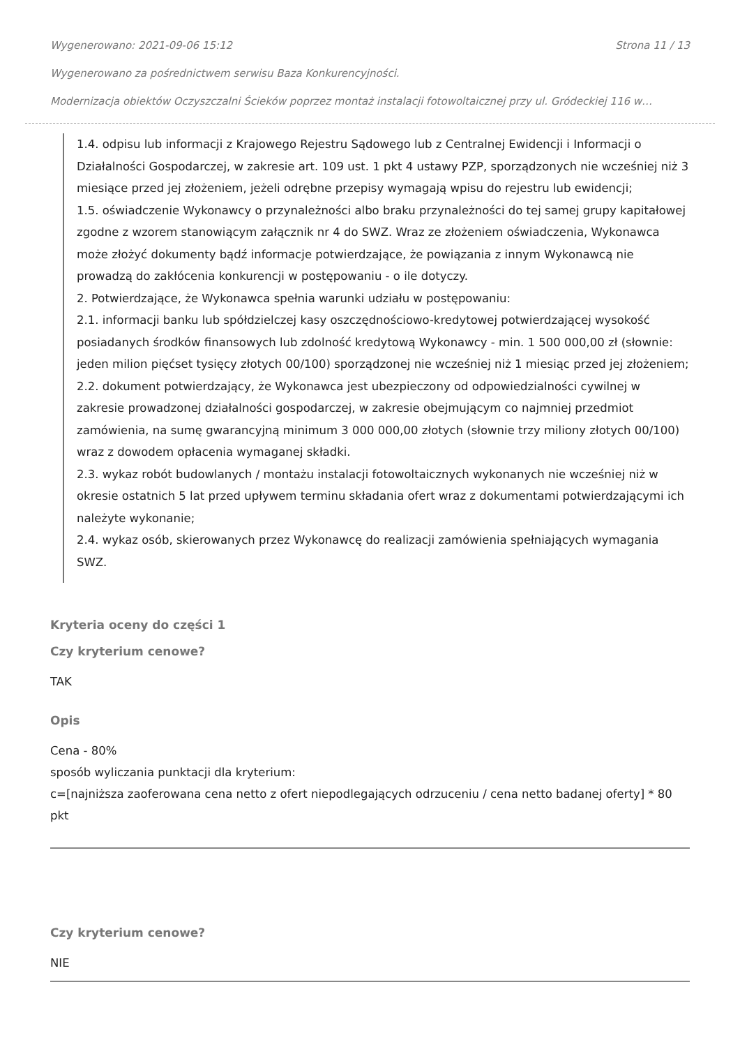Wygenerowano: 2021-09-06 15:12 Strona 11 / 13
Wygenerowano za pośrednictwem serwisu Baza Konkurencyjności.
Modernizacja obiektów Oczyszczalni Ścieków poprzez montaż instalacji fotowoltaicznej przy ul. Gródeckiej 116 w…
1.4. odpisu lub informacji z Krajowego Rejestru Sądowego lub z Centralnej Ewidencji i Informacji o Działalności Gospodarczej, w zakresie art. 109 ust. 1 pkt 4 ustawy PZP, sporządzonych nie wcześniej niż 3 miesiące przed jej złożeniem, jeżeli odrębne przepisy wymagają wpisu do rejestru lub ewidencji;
1.5. oświadczenie Wykonawcy o przynależności albo braku przynależności do tej samej grupy kapitałowej zgodne z wzorem stanowiącym załącznik nr 4 do SWZ. Wraz ze złożeniem oświadczenia, Wykonawca może złożyć dokumenty bądź informacje potwierdzające, że powiązania z innym Wykonawcą nie prowadzą do zakłócenia konkurencji w postępowaniu - o ile dotyczy.
2. Potwierdzające, że Wykonawca spełnia warunki udziału w postępowaniu:
2.1. informacji banku lub spółdzielczej kasy oszczędnościowo-kredytowej potwierdzającej wysokość posiadanych środków finansowych lub zdolność kredytową Wykonawcy - min. 1 500 000,00 zł (słownie: jeden milion pięćset tysięcy złotych 00/100) sporządzonej nie wcześniej niż 1 miesiąc przed jej złożeniem;
2.2. dokument potwierdzający, że Wykonawca jest ubezpieczony od odpowiedzialności cywilnej w zakresie prowadzonej działalności gospodarczej, w zakresie obejmującym co najmniej przedmiot zamówienia, na sumę gwarancyjną minimum 3 000 000,00 złotych (słownie trzy miliony złotych 00/100) wraz z dowodem opłacenia wymaganej składki.
2.3. wykaz robót budowlanych / montażu instalacji fotowoltaicznych wykonanych nie wcześniej niż w okresie ostatnich 5 lat przed upływem terminu składania ofert wraz z dokumentami potwierdzającymi ich należyte wykonanie;
2.4. wykaz osób, skierowanych przez Wykonawcę do realizacji zamówienia spełniających wymagania SWZ.
Kryteria oceny do części 1
Czy kryterium cenowe?
TAK
Opis
Cena - 80%
sposób wyliczania punktacji dla kryterium:
c=[najniższa zaoferowana cena netto z ofert niepodlegających odrzuceniu / cena netto badanej oferty] * 80 pkt
Czy kryterium cenowe?
NIE